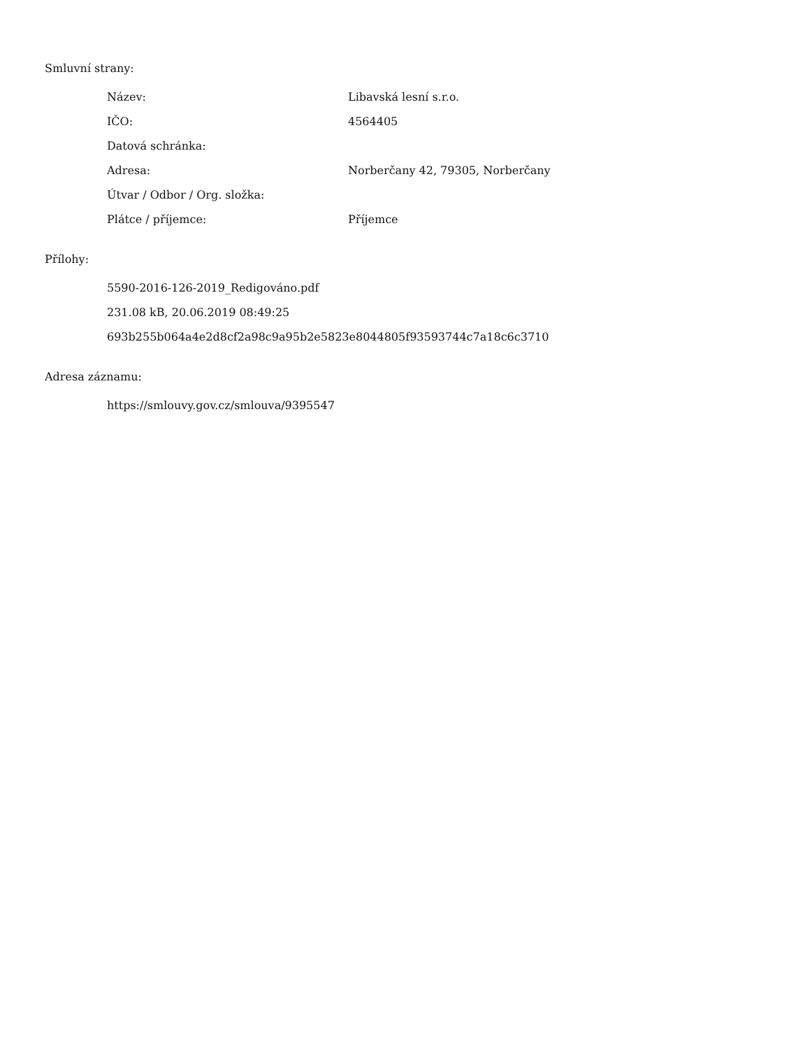Smluvní strany:
| Název: | Libavská lesní s.r.o. |
| IČO: | 4564405 |
| Datová schránka: | |
| Adresa: | Norberčany 42, 79305, Norberčany |
| Útvar / Odbor / Org. složka: | |
| Plátce / příjemce: | Příjemce |
Přílohy:
5590-2016-126-2019_Redigováno.pdf
231.08 kB, 20.06.2019 08:49:25
693b255b064a4e2d8cf2a98c9a95b2e5823e8044805f93593744c7a18c6c3710
Adresa záznamu:
https://smlouvy.gov.cz/smlouva/9395547